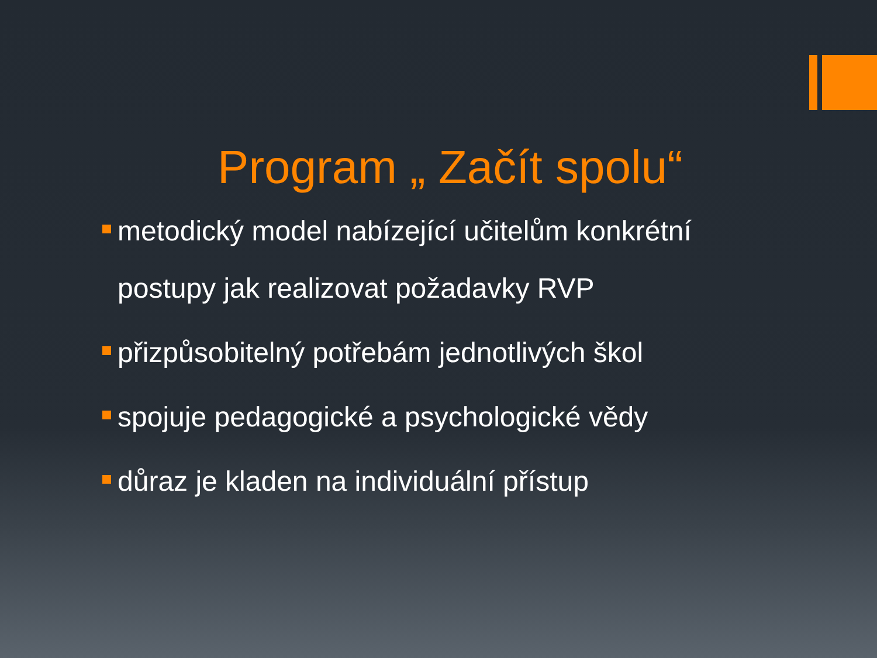Program „ Začít spolu“
metodický model nabízející učitelům konkrétní postupy jak realizovat požadavky RVP
přizpůsobitelný potřebám jednotlivých škol
spojuje pedagogické a psychologické vědy
důraz je kladen na individuální přístup